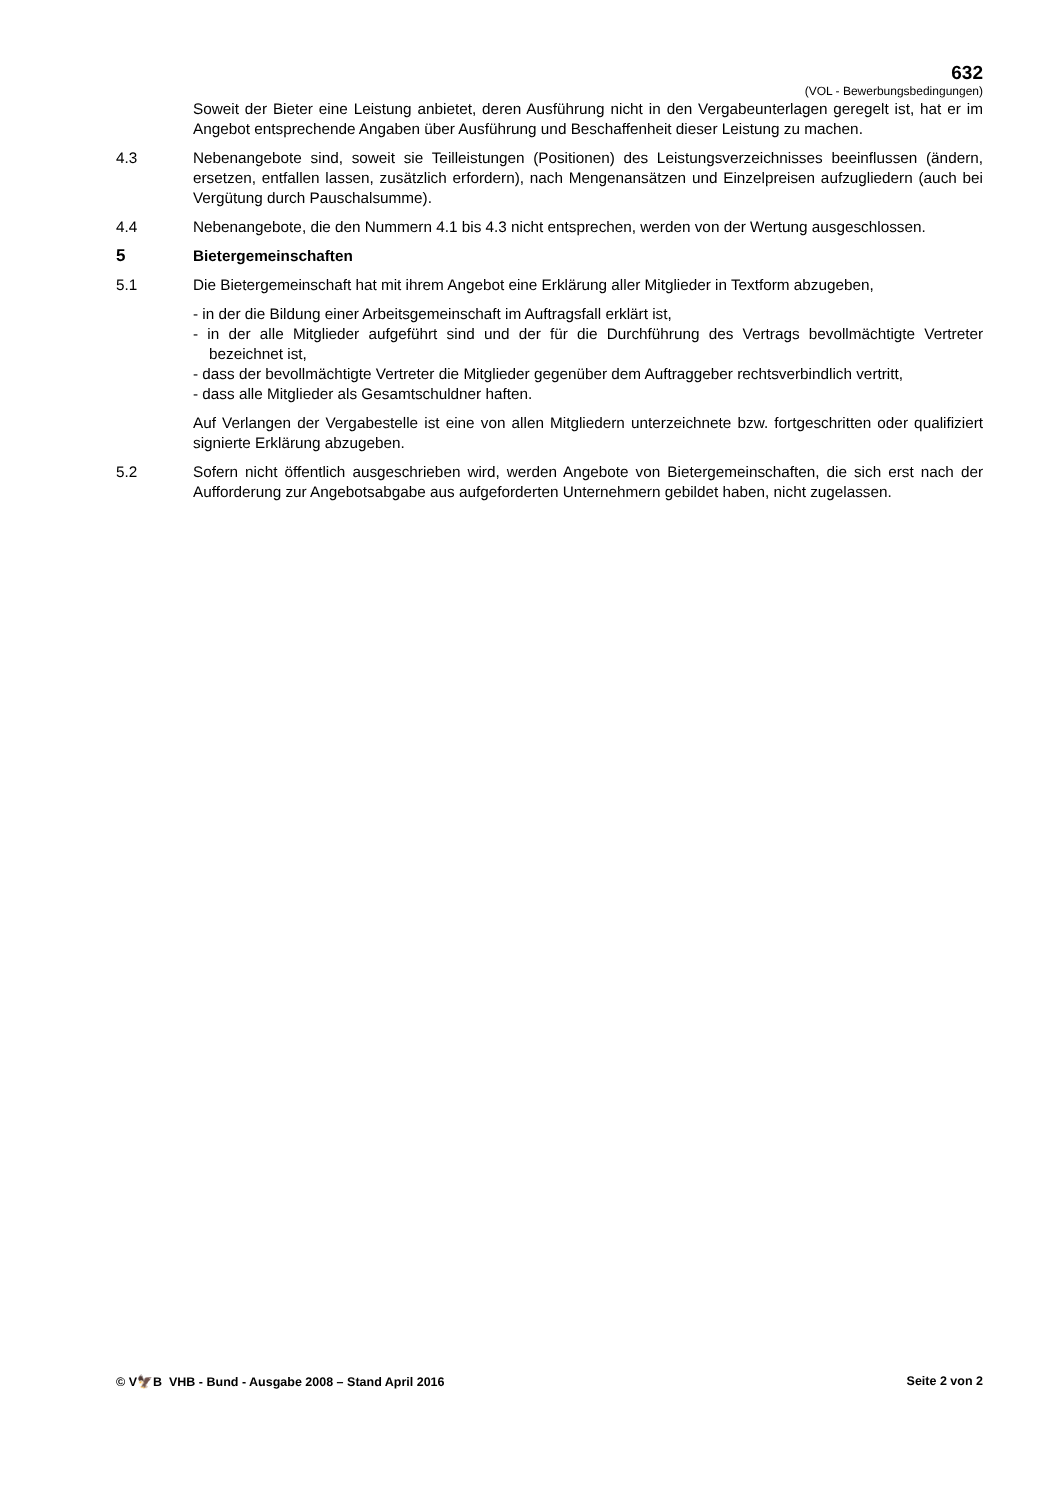632
(VOL - Bewerbungsbedingungen)
Soweit der Bieter eine Leistung anbietet, deren Ausführung nicht in den Vergabeunterlagen geregelt ist, hat er im Angebot entsprechende Angaben über Ausführung und Beschaffenheit dieser Leistung zu machen.
4.3 Nebenangebote sind, soweit sie Teilleistungen (Positionen) des Leistungsverzeichnisses beeinflussen (ändern, ersetzen, entfallen lassen, zusätzlich erfordern), nach Mengenansätzen und Einzelpreisen aufzugliedern (auch bei Vergütung durch Pauschalsumme).
4.4 Nebenangebote, die den Nummern 4.1 bis 4.3 nicht entsprechen, werden von der Wertung ausgeschlossen.
5 Bietergemeinschaften
5.1 Die Bietergemeinschaft hat mit ihrem Angebot eine Erklärung aller Mitglieder in Textform abzugeben,
- in der die Bildung einer Arbeitsgemeinschaft im Auftragsfall erklärt ist,
- in der alle Mitglieder aufgeführt sind und der für die Durchführung des Vertrags bevollmächtigte Vertreter bezeichnet ist,
- dass der bevollmächtigte Vertreter die Mitglieder gegenüber dem Auftraggeber rechtsverbindlich vertritt,
- dass alle Mitglieder als Gesamtschuldner haften.
Auf Verlangen der Vergabestelle ist eine von allen Mitgliedern unterzeichnete bzw. fortgeschritten oder qualifiziert signierte Erklärung abzugeben.
5.2 Sofern nicht öffentlich ausgeschrieben wird, werden Angebote von Bietergemeinschaften, die sich erst nach der Aufforderung zur Angebotsabgabe aus aufgeforderten Unternehmern gebildet haben, nicht zugelassen.
© V🦅B VHB - Bund - Ausgabe 2008 – Stand April 2016 Seite 2 von 2